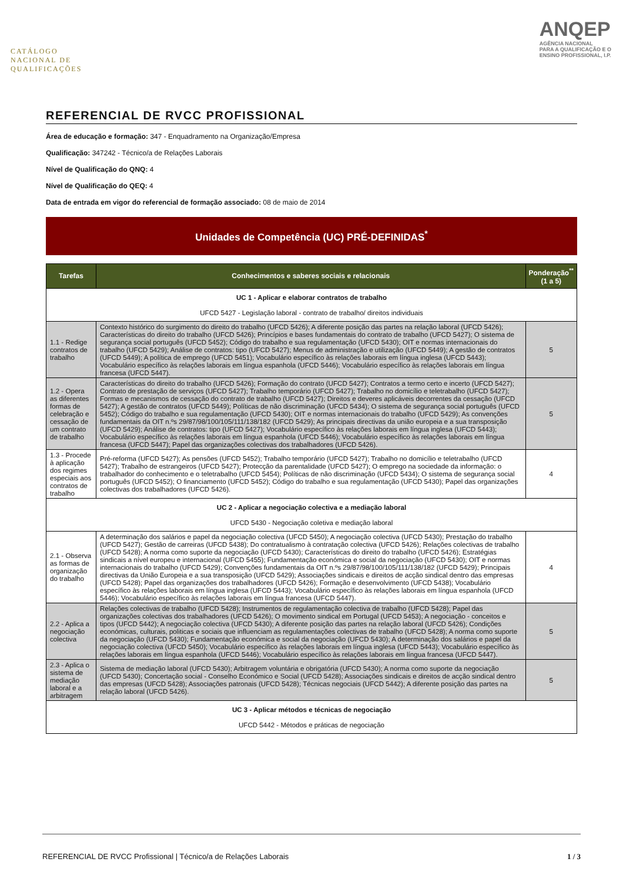CATÁLOGO
NACIONAL DE
QUALIFICAÇÕES
ANQEP
AGÊNCIA NACIONAL
PARA A QUALIFICAÇÃO E O
ENSINO PROFISSIONAL, I.P.
REFERENCIAL DE RVCC PROFISSIONAL
Área de educação e formação: 347 - Enquadramento na Organização/Empresa
Qualificação: 347242 - Técnico/a de Relações Laborais
Nível de Qualificação do QNQ: 4
Nível de Qualificação do QEQ: 4
Data de entrada em vigor do referencial de formação associado: 08 de maio de 2014
Unidades de Competência (UC) PRÉ-DEFINIDAS<sup>*</sup>
| Tarefas | Conhecimentos e saberes sociais e relacionais | Ponderação<sup>**</sup> (1 a 5) |
| --- | --- | --- |
| UC 1 - Aplicar e elaborar contratos de trabalho UFCD 5427 - Legislação laboral - contrato de trabalho/ direitos individuais | | |
| 1.1 - Redige contratos de trabalho | Contexto histórico do surgimento do direito do trabalho (UFCD 5426); A diferente posição das partes na relação laboral (UFCD 5426); Características do direito do trabalho (UFCD 5426); Princípios e bases fundamentais do contrato de trabalho (UFCD 5427); O sistema de segurança social português (UFCD 5452); Código do trabalho e sua regulamentação (UFCD 5430); OIT e normas internacionais do trabalho (UFCD 5429); Análise de contratos: tipo (UFCD 5427); Menus de administração e utilização (UFCD 5449); A gestão de contratos (UFCD 5449); A política de emprego (UFCD 5451); Vocabulário específico às relações laborais em língua inglesa (UFCD 5443); Vocabulário específico às relações laborais em língua espanhola (UFCD 5446); Vocabulário específico às relações laborais em língua francesa (UFCD 5447). | 5 |
| 1.2 - Opera as diferentes formas de celebração e cessação de um contrato de trabalho | Características do direito do trabalho (UFCD 5426); Formação do contrato (UFCD 5427); Contratos a termo certo e incerto (UFCD 5427); Contrato de prestação de serviços (UFCD 5427); Trabalho temporário (UFCD 5427); Trabalho no domicílio e teletrabalho (UFCD 5427); Formas e mecanismos de cessação do contrato de trabalho (UFCD 5427); Direitos e deveres aplicáveis decorrentes da cessação (UFCD 5427); A gestão de contratos (UFCD 5449); Políticas de não discriminação (UFCD 5434); O sistema de segurança social português (UFCD 5452); Código do trabalho e sua regulamentação (UFCD 5430); OIT e normas internacionais do trabalho (UFCD 5429); As convenções fundamentais da OIT n.ºs 29/87/98/100/105/111/138/182 (UFCD 5429); As principais directivas da união europeia e a sua transposição (UFCD 5429); Análise de contratos: tipo (UFCD 5427); Vocabulário específico às relações laborais em língua inglesa (UFCD 5443); Vocabulário específico às relações laborais em língua espanhola (UFCD 5446); Vocabulário específico às relações laborais em língua francesa (UFCD 5447); Papel das organizações colectivas dos trabalhadores (UFCD 5426). | 5 |
| 1.3 - Procede à aplicação dos regimes especiais aos contratos de trabalho | Pré-reforma (UFCD 5427); As pensões (UFCD 5452); Trabalho temporário (UFCD 5427); Trabalho no domicílio e teletrabalho (UFCD 5427); Trabalho de estrangeiros (UFCD 5427); Protecção da parentalidade (UFCD 5427); O emprego na sociedade da informação: o trabalhador do conhecimento e o teletrabalho (UFCD 5454); Políticas de não discriminação (UFCD 5434); O sistema de segurança social português (UFCD 5452); O financiamento (UFCD 5452); Código do trabalho e sua regulamentação (UFCD 5430); Papel das organizações colectivas dos trabalhadores (UFCD 5426). | 4 |
| UC 2 - Aplicar a negociação colectiva e a mediação laboral UFCD 5430 - Negociação coletiva e mediação laboral | | |
| 2.1 - Observa as formas de organização do trabalho | A determinação dos salários e papel da negociação colectiva (UFCD 5450); A negociação colectiva (UFCD 5430); Prestação do trabalho (UFCD 5427); Gestão de carreiras (UFCD 5438); Do contratualismo à contratação colectiva (UFCD 5426); Relações colectivas de trabalho (UFCD 5428); A norma como suporte da negociação (UFCD 5430); Características do direito do trabalho (UFCD 5426); Estratégias sindicais a nível europeu e internacional (UFCD 5455); Fundamentação económica e social da negociação (UFCD 5430); OIT e normas internacionais do trabalho (UFCD 5429); Convenções fundamentais da OIT n.ºs 29/87/98/100/105/111/138/182 (UFCD 5429); Principais directivas da União Europeia e a sua transposição (UFCD 5429); Associações sindicais e direitos de acção sindical dentro das empresas (UFCD 5428); Papel das organizações dos trabalhadores (UFCD 5426); Formação e desenvolvimento (UFCD 5438); Vocabulário específico às relações laborais em língua inglesa (UFCD 5443); Vocabulário específico às relações laborais em língua espanhola (UFCD 5446); Vocabulário específico às relações laborais em língua francesa (UFCD 5447). | 4 |
| 2.2 - Aplica a negociação colectiva | Relações colectivas de trabalho (UFCD 5428); Instrumentos de regulamentação colectiva de trabalho (UFCD 5428); Papel das organizações colectivas dos trabalhadores (UFCD 5426); O movimento sindical em Portugal (UFCD 5453); A negociação - conceitos e tipos (UFCD 5442); A negociação colectiva (UFCD 5430); A diferente posição das partes na relação laboral (UFCD 5426); Condições económicas, culturais, politicas e sociais que influenciam as regulamentações colectivas de trabalho (UFCD 5428); A norma como suporte da negociação (UFCD 5430); Fundamentação económica e social da negociação (UFCD 5430); A determinação dos salários e papel da negociação colectiva (UFCD 5450); Vocabulário específico às relações laborais em língua inglesa (UFCD 5443); Vocabulário específico às relações laborais em língua espanhola (UFCD 5446); Vocabulário específico às relações laborais em língua francesa (UFCD 5447). | 5 |
| 2.3 - Aplica o sistema de mediação laboral e a arbitragem | Sistema de mediação laboral (UFCD 5430); Arbitragem voluntária e obrigatória (UFCD 5430); A norma como suporte da negociação (UFCD 5430); Concertação social - Conselho Económico e Social (UFCD 5428); Associações sindicais e direitos de acção sindical dentro das empresas (UFCD 5428); Associações patronais (UFCD 5428); Técnicas negociais (UFCD 5442); A diferente posição das partes na relação laboral (UFCD 5426). | 5 |
| UC 3 - Aplicar métodos e técnicas de negociação UFCD 5442 - Métodos e práticas de negociação | | |
REFERENCIAL DE RVCC Profissional | Técnico/a de Relações Laborais 1 / 3